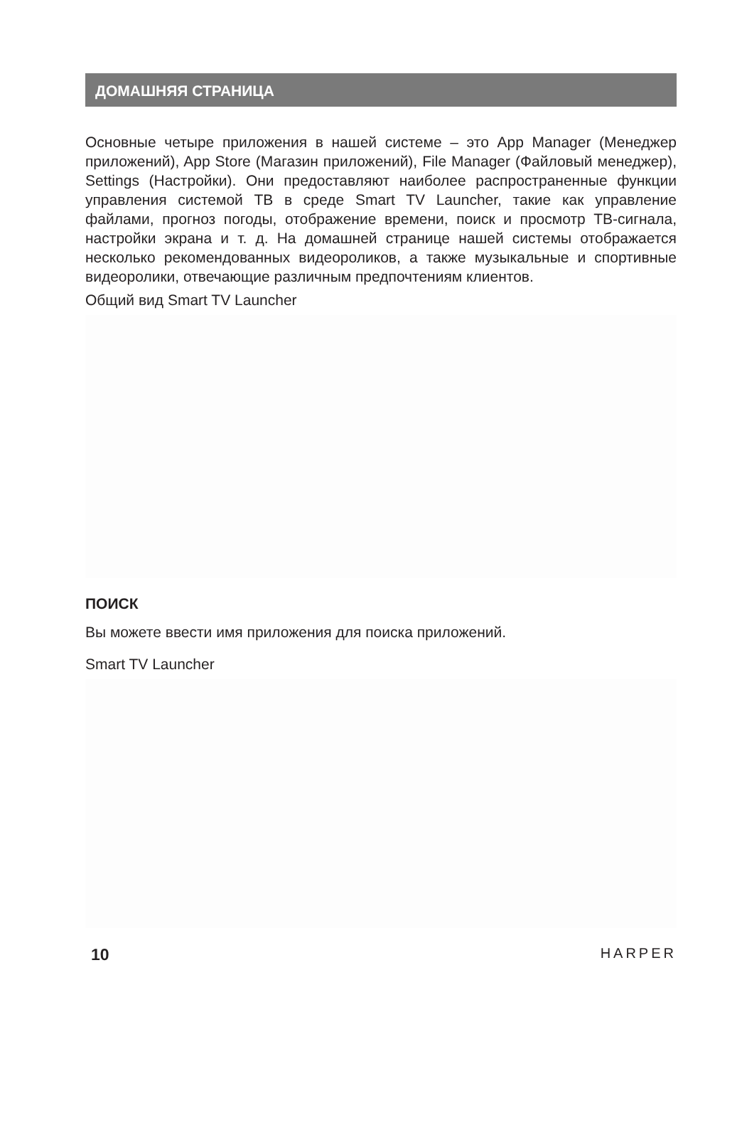ДОМАШНЯЯ СТРАНИЦА
Основные четыре приложения в нашей системе – это App Manager (Менеджер приложений), App Store (Магазин приложений), File Manager (Файловый менеджер), Settings (Настройки). Они предоставляют наиболее распространенные функции управления системой ТВ в среде Smart TV Launcher, такие как управление файлами, прогноз погоды, отображение времени, поиск и просмотр ТВ-сигнала, настройки экрана и т. д. На домашней странице нашей системы отображается несколько рекомендованных видеороликов, а также музыкальные и спортивные видеоролики, отвечающие различным предпочтениям клиентов.
Общий вид Smart TV Launcher
ПОИСК
Вы можете ввести имя приложения для поиска приложений.
Smart TV Launcher
10 HARPER